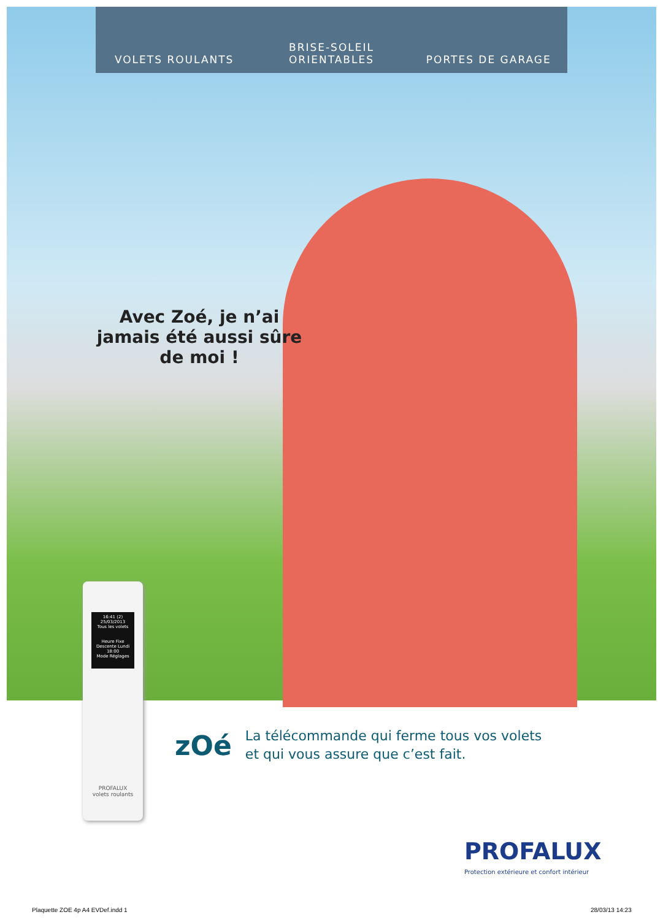VOLETS ROULANTS
BRISE-SOLEIL ORIENTABLES
PORTES DE GARAGE
Avec Zoé, je n’ai jamais été aussi sûre de moi !
16:41 (2) 25/03/2013
Tous les volets
Heure Fixe
Descente Lundi 18:00
Mode Réglages
PROFALUX
volets roulants
zOé
La télécommande qui ferme tous vos volets
et qui vous assure que c’est fait.
PROFALUX
Protection extérieure et confort intérieur
Plaquette ZOE 4p A4 EVDef.indd 1
28/03/13 14:23